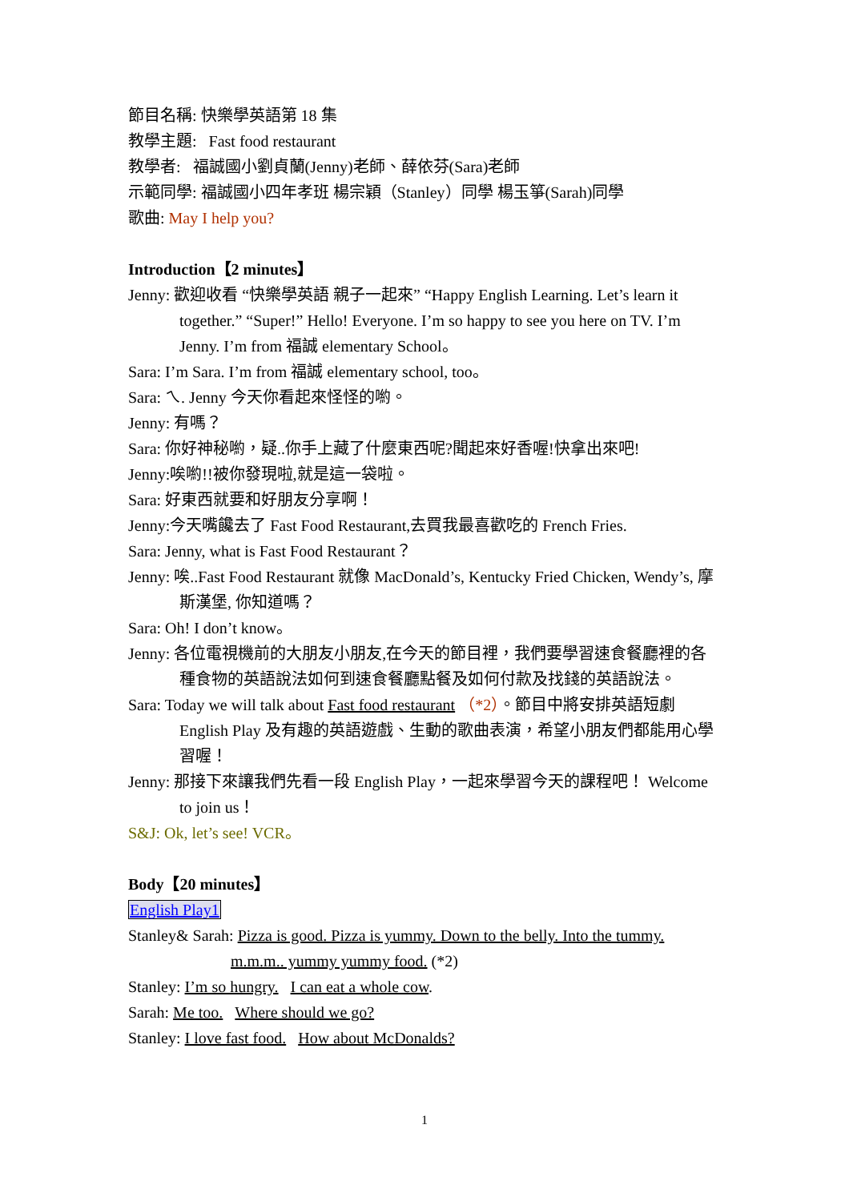節目名稱: 快樂學英語第 18 集
教學主題: Fast food restaurant
教學者: 福誠國小劉貞蘭(Jenny)老師、薛依芬(Sara)老師
示範同學: 福誠國小四年孝班 楊宗穎（Stanley）同學 楊玉箏(Sarah)同學
歌曲: May I help you?
Introduction【2 minutes】
Jenny: 歡迎收看 “快樂學英語 親子一起來” “Happy English Learning. Let’s learn it together.” “Super!” Hello! Everyone. I’m so happy to see you here on TV. I’m Jenny. I’m from 福誠 elementary School。
Sara: I’m Sara. I’m from 福誠 elementary school, too。
Sara: ㄟ. Jenny 今天你看起來怪怪的喲。
Jenny: 有嗎？
Sara: 你好神秘喲，疑..你手上藏了什麼東西呢?聞起來好香喔!快拿出來吧!
Jenny:唉喲!!被你發現啦,就是這一袋啦。
Sara: 好東西就要和好朋友分享啊！
Jenny:今天嘴饞去了 Fast Food Restaurant,去買我最喜歡吃的 French Fries.
Sara: Jenny, what is Fast Food Restaurant？
Jenny: 唉..Fast Food Restaurant 就像 MacDonald’s, Kentucky Fried Chicken, Wendy’s, 摩斯漢堡, 你知道嗎？
Sara: Oh! I don’t know。
Jenny: 各位電視機前的大朋友小朋友,在今天的節目裡，我們要學習速食餐廳裡的各種食物的英語說法如何到速食餐廳點餐及如何付款及找錢的英語說法。
Sara: Today we will talk about Fast food restaurant （*2）。節目中將安排英語短劇 English Play 及有趣的英語遊戲、生動的歌曲表演，希望小朋友們都能用心學習喔！
Jenny: 那接下來讓我們先看一段 English Play，一起來學習今天的課程吧！ Welcome to join us！
S&J: Ok, let’s see! VCR。
Body【20 minutes】
English Play1
Stanley& Sarah: Pizza is good. Pizza is yummy. Down to the belly. Into the tummy. m.m.m.. yummy yummy food. (*2)
Stanley: I’m so hungry. I can eat a whole cow.
Sarah: Me too. Where should we go?
Stanley: I love fast food. How about McDonalds?
1